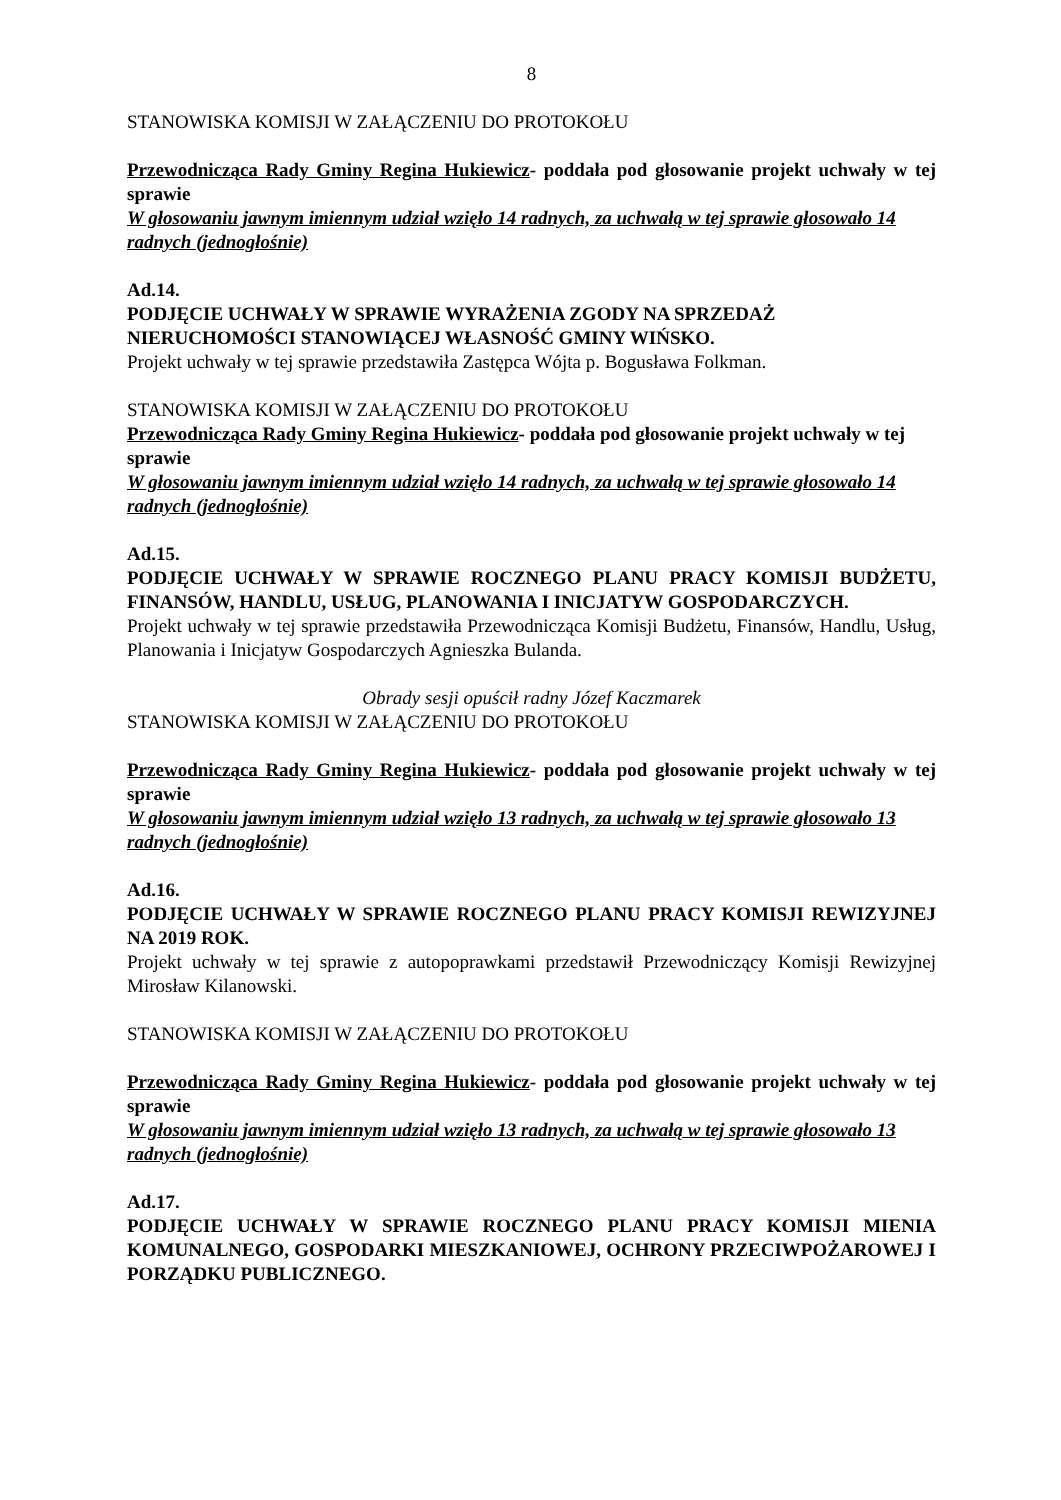8
STANOWISKA KOMISJI W ZAŁĄCZENIU DO PROTOKOŁU
Przewodnicząca Rady Gminy Regina Hukiewicz- poddała pod głosowanie projekt uchwały w tej sprawie
W głosowaniu jawnym imiennym udział wzięło 14 radnych, za uchwałą w tej sprawie głosowało 14 radnych (jednogłośnie)
Ad.14.
PODJĘCIE UCHWAŁY W SPRAWIE WYRAŻENIA ZGODY NA SPRZEDAŻ NIERUCHOMOŚCI STANOWIĄCEJ WŁASNOŚĆ GMINY WIŃSKO.
Projekt uchwały w tej sprawie przedstawiła Zastępca Wójta p. Bogusława Folkman.
STANOWISKA KOMISJI W ZAŁĄCZENIU DO PROTOKOŁU
Przewodnicząca Rady Gminy Regina Hukiewicz- poddała pod głosowanie projekt uchwały w tej sprawie
W głosowaniu jawnym imiennym udział wzięło 14 radnych, za uchwałą w tej sprawie głosowało 14 radnych (jednogłośnie)
Ad.15.
PODJĘCIE UCHWAŁY W SPRAWIE ROCZNEGO PLANU PRACY KOMISJI BUDŻETU, FINANSÓW, HANDLU, USŁUG, PLANOWANIA I INICJATYW GOSPODARCZYCH.
Projekt uchwały w tej sprawie przedstawiła Przewodnicząca Komisji Budżetu, Finansów, Handlu, Usług, Planowania i Inicjatyw Gospodarczych Agnieszka Bulanda.
Obrady sesji opuścił radny Józef Kaczmarek
STANOWISKA KOMISJI W ZAŁĄCZENIU DO PROTOKOŁU
Przewodnicząca Rady Gminy Regina Hukiewicz- poddała pod głosowanie projekt uchwały w tej sprawie
W głosowaniu jawnym imiennym udział wzięło 13 radnych, za uchwałą w tej sprawie głosowało 13 radnych (jednogłośnie)
Ad.16.
PODJĘCIE UCHWAŁY W SPRAWIE ROCZNEGO PLANU PRACY KOMISJI REWIZYJNEJ NA 2019 ROK.
Projekt uchwały w tej sprawie z autopoprawkami przedstawił Przewodniczący Komisji Rewizyjnej Mirosław Kilanowski.
STANOWISKA KOMISJI W ZAŁĄCZENIU DO PROTOKOŁU
Przewodnicząca Rady Gminy Regina Hukiewicz- poddała pod głosowanie projekt uchwały w tej sprawie
W głosowaniu jawnym imiennym udział wzięło 13 radnych, za uchwałą w tej sprawie głosowało 13 radnych (jednogłośnie)
Ad.17.
PODJĘCIE UCHWAŁY W SPRAWIE ROCZNEGO PLANU PRACY KOMISJI MIENIA KOMUNALNEGO, GOSPODARKI MIESZKANIOWEJ, OCHRONY PRZECIWPOŻAROWEJ I PORZĄDKU PUBLICZNEGO.